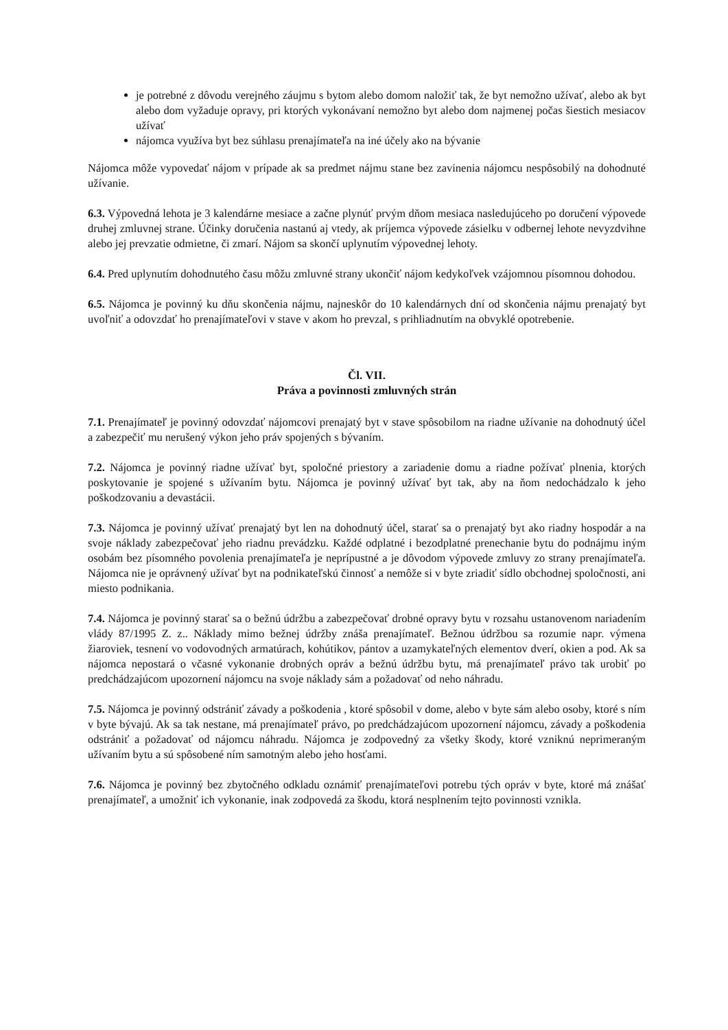je potrebné z dôvodu verejného záujmu s bytom alebo domom naložiť tak, že byt nemožno užívať, alebo ak byt alebo dom vyžaduje opravy, pri ktorých vykonávaní nemožno byt alebo dom najmenej počas šiestich mesiacov užívať
nájomca využíva byt bez súhlasu prenajímateľa na iné účely ako na bývanie
Nájomca môže vypovedať nájom v prípade ak sa predmet nájmu stane bez zavinenia nájomcu nespôsobilý na dohodnuté užívanie.
6.3. Výpovedná lehota je 3 kalendárne mesiace a začne plynúť prvým dňom mesiaca nasledujúceho po doručení výpovede druhej zmluvnej strane. Účinky doručenia nastanú aj vtedy, ak príjemca výpovede zásielku v odbernej lehote nevyzdvihne alebo jej prevzatie odmietne, či zmarí. Nájom sa skončí uplynutím výpovednej lehoty.
6.4. Pred uplynutím dohodnutého času môžu zmluvné strany ukončiť nájom kedykoľvek vzájomnou písomnou dohodou.
6.5. Nájomca je povinný ku dňu skončenia nájmu, najneskôr do 10 kalendárnych dní od skončenia nájmu prenajatý byt uvoľniť a odovzdať ho prenajímateľovi v stave v akom ho prevzal, s prihliadnutím na obvyklé opotrebenie.
Čl. VII.
Práva a povinnosti zmluvných strán
7.1. Prenajímateľ je povinný odovzdať nájomcovi prenajatý byt v stave spôsobilom na riadne užívanie na dohodnutý účel a zabezpečiť mu nerušený výkon jeho práv spojených s bývaním.
7.2. Nájomca je povinný riadne užívať byt, spoločné priestory a zariadenie domu a riadne požívať plnenia, ktorých poskytovanie je spojené s užívaním bytu. Nájomca je povinný užívať byt tak, aby na ňom nedochádzalo k jeho poškodzovaniu a devastácii.
7.3. Nájomca je povinný užívať prenajatý byt len na dohodnutý účel, starať sa o prenajatý byt ako riadny hospodár a na svoje náklady zabezpečovať jeho riadnu prevádzku. Každé odplatné i bezodplatné prenechanie bytu do podnájmu iným osobám bez písomného povolenia prenajímateľa je neprípustné a je dôvodom výpovede zmluvy zo strany prenajímateľa. Nájomca nie je oprávnený užívať byt na podnikateľskú činnosť a nemôže si v byte zriadiť sídlo obchodnej spoločnosti, ani miesto podnikania.
7.4. Nájomca je povinný starať sa o bežnú údržbu a zabezpečovať drobné opravy bytu v rozsahu ustanovenom nariadením vlády 87/1995 Z. z.. Náklady mimo bežnej údržby znáša prenajímateľ. Bežnou údržbou sa rozumie napr. výmena žiaroviek, tesnení vo vodovodných armatúrach, kohútikov, pántov a uzamykateľných elementov dverí, okien a pod. Ak sa nájomca nepostará o včasné vykonanie drobných opráv a bežnú údržbu bytu, má prenajímateľ právo tak urobiť po predchádzajúcom upozornení nájomcu na svoje náklady sám a požadovať od neho náhradu.
7.5. Nájomca je povinný odstrániť závady a poškodenia , ktoré spôsobil v dome, alebo v byte sám alebo osoby, ktoré s ním v byte bývajú. Ak sa tak nestane, má prenajímateľ právo, po predchádzajúcom upozornení nájomcu, závady a poškodenia odstrániť a požadovať od nájomcu náhradu. Nájomca je zodpovedný za všetky škody, ktoré vzniknú neprimeraným užívaním bytu a sú spôsobené ním samotným alebo jeho hosťami.
7.6. Nájomca je povinný bez zbytočného odkladu oznámiť prenajímateľovi potrebu tých opráv v byte, ktoré má znášať prenajímateľ, a umožniť ich vykonanie, inak zodpovedá za škodu, ktorá nesplnením tejto povinnosti vznikla.